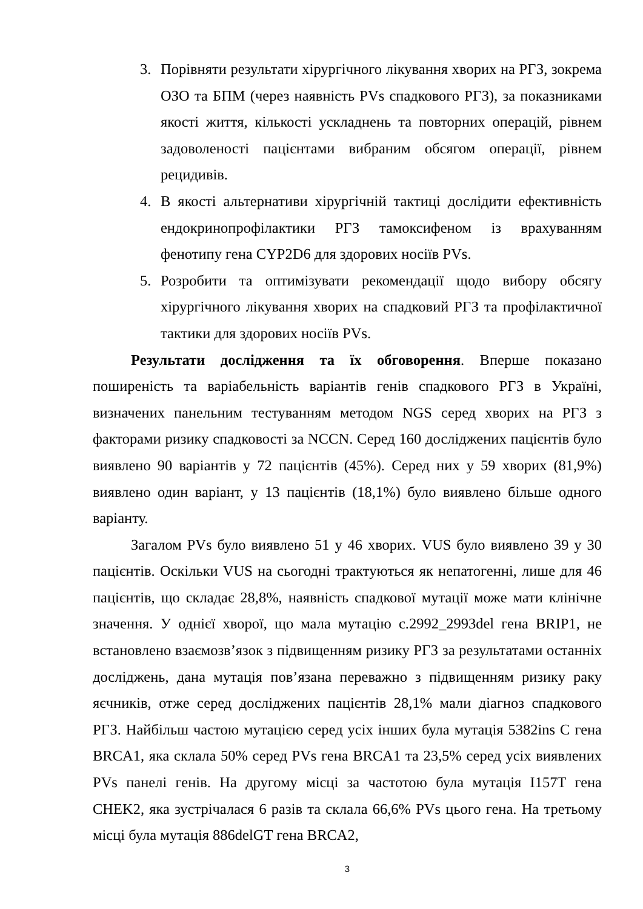3. Порівняти результати хірургічного лікування хворих на РГЗ, зокрема ОЗО та БПМ (через наявність PVs спадкового РГЗ), за показниками якості життя, кількості ускладнень та повторних операцій, рівнем задоволеності пацієнтами вибраним обсягом операції, рівнем рецидивів.
4. В якості альтернативи хірургічній тактиці дослідити ефективність ендокринопрофілактики РГЗ тамоксифеном із врахуванням фенотипу гена CYP2D6 для здорових носіїв PVs.
5. Розробити та оптимізувати рекомендації щодо вибору обсягу хірургічного лікування хворих на спадковий РГЗ та профілактичної тактики для здорових носіїв PVs.
Результати дослідження та їх обговорення. Вперше показано поширеність та варіабельність варіантів генів спадкового РГЗ в Україні, визначених панельним тестуванням методом NGS серед хворих на РГЗ з факторами ризику спадковості за NCCN. Серед 160 досліджених пацієнтів було виявлено 90 варіантів у 72 пацієнтів (45%). Серед них у 59 хворих (81,9%) виявлено один варіант, у 13 пацієнтів (18,1%) було виявлено більше одного варіанту.
Загалом PVs було виявлено 51 у 46 хворих. VUS було виявлено 39 у 30 пацієнтів. Оскільки VUS на сьогодні трактуються як непатогенні, лише для 46 пацієнтів, що складає 28,8%, наявність спадкової мутації може мати клінічне значення. У однієї хворої, що мала мутацію c.2992_2993del гена BRIP1, не встановлено взаємозв’язок з підвищенням ризику РГЗ за результатами останніх досліджень, дана мутація пов’язана переважно з підвищенням ризику раку яєчників, отже серед досліджених пацієнтів 28,1% мали діагноз спадкового РГЗ. Найбільш частою мутацією серед усіх інших була мутація 5382ins C гена BRCA1, яка склала 50% серед PVs гена BRCA1 та 23,5% серед усіх виявлених PVs панелі генів. На другому місці за частотою була мутація I157T гена CHEK2, яка зустрічалася 6 разів та склала 66,6% PVs цього гена. На третьому місці була мутація 886delGT гена BRCA2,
3